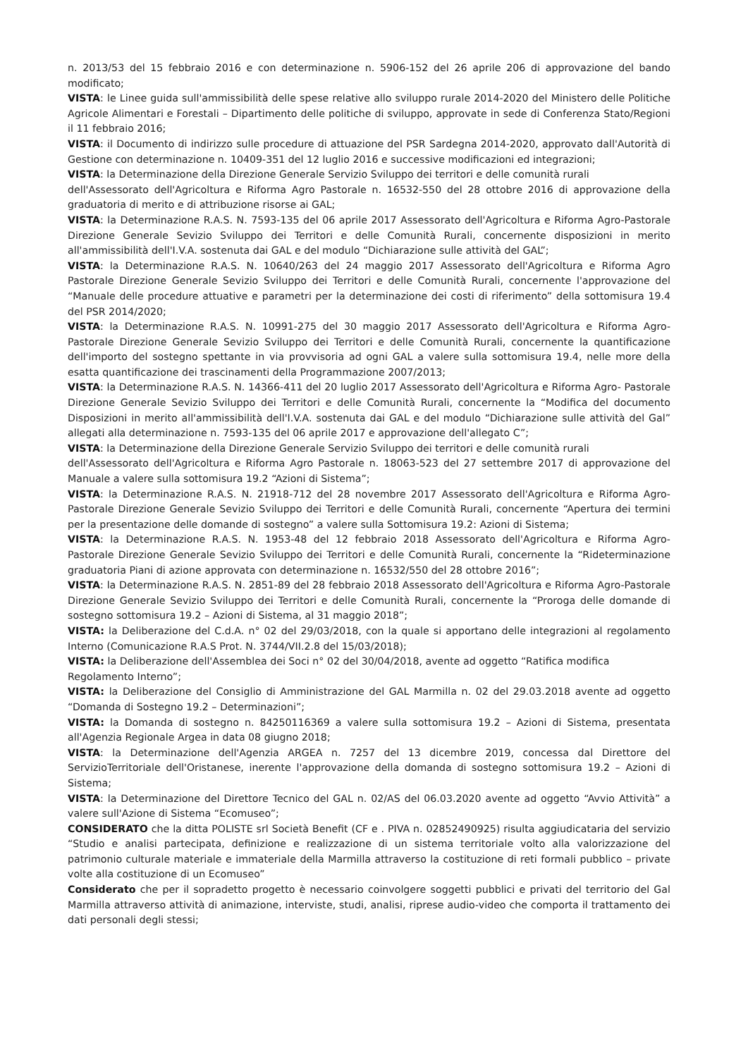n. 2013/53 del 15 febbraio 2016 e con determinazione n. 5906-152 del 26 aprile 206 di approvazione del bando modificato;
VISTA: le Linee guida sull'ammissibilità delle spese relative allo sviluppo rurale 2014-2020 del Ministero delle Politiche Agricole Alimentari e Forestali – Dipartimento delle politiche di sviluppo, approvate in sede di Conferenza Stato/Regioni il 11 febbraio 2016;
VISTA: il Documento di indirizzo sulle procedure di attuazione del PSR Sardegna 2014-2020, approvato dall'Autorità di Gestione con determinazione n. 10409-351 del 12 luglio 2016 e successive modificazioni ed integrazioni;
VISTA: la Determinazione della Direzione Generale Servizio Sviluppo dei territori e delle comunità rurali
dell'Assessorato dell'Agricoltura e Riforma Agro Pastorale n. 16532-550 del 28 ottobre 2016 di approvazione della graduatoria di merito e di attribuzione risorse ai GAL;
VISTA: la Determinazione R.A.S. N. 7593-135 del 06 aprile 2017 Assessorato dell'Agricoltura e Riforma Agro-Pastorale Direzione Generale Sevizio Sviluppo dei Territori e delle Comunità Rurali, concernente disposizioni in merito all'ammissibilità dell'I.V.A. sostenuta dai GAL e del modulo “Dichiarazione sulle attività del GAL”;
VISTA: la Determinazione R.A.S. N. 10640/263 del 24 maggio 2017 Assessorato dell'Agricoltura e Riforma Agro Pastorale Direzione Generale Sevizio Sviluppo dei Territori e delle Comunità Rurali, concernente l'approvazione del “Manuale delle procedure attuative e parametri per la determinazione dei costi di riferimento” della sottomisura 19.4 del PSR 2014/2020;
VISTA: la Determinazione R.A.S. N. 10991-275 del 30 maggio 2017 Assessorato dell'Agricoltura e Riforma Agro-Pastorale Direzione Generale Sevizio Sviluppo dei Territori e delle Comunità Rurali, concernente la quantificazione dell'importo del sostegno spettante in via provvisoria ad ogni GAL a valere sulla sottomisura 19.4, nelle more della esatta quantificazione dei trascinamenti della Programmazione 2007/2013;
VISTA: la Determinazione R.A.S. N. 14366-411 del 20 luglio 2017 Assessorato dell'Agricoltura e Riforma Agro- Pastorale Direzione Generale Sevizio Sviluppo dei Territori e delle Comunità Rurali, concernente la “Modifica del documento Disposizioni in merito all'ammissibilità dell'I.V.A. sostenuta dai GAL e del modulo “Dichiarazione sulle attività del Gal” allegati alla determinazione n. 7593-135 del 06 aprile 2017 e approvazione dell'allegato C”;
VISTA: la Determinazione della Direzione Generale Servizio Sviluppo dei territori e delle comunità rurali
dell'Assessorato dell'Agricoltura e Riforma Agro Pastorale n. 18063-523 del 27 settembre 2017 di approvazione del Manuale a valere sulla sottomisura 19.2 “Azioni di Sistema”;
VISTA: la Determinazione R.A.S. N. 21918-712 del 28 novembre 2017 Assessorato dell'Agricoltura e Riforma Agro-Pastorale Direzione Generale Sevizio Sviluppo dei Territori e delle Comunità Rurali, concernente “Apertura dei termini per la presentazione delle domande di sostegno” a valere sulla Sottomisura 19.2: Azioni di Sistema;
VISTA: la Determinazione R.A.S. N. 1953-48 del 12 febbraio 2018 Assessorato dell'Agricoltura e Riforma Agro- Pastorale Direzione Generale Sevizio Sviluppo dei Territori e delle Comunità Rurali, concernente la “Rideterminazione graduatoria Piani di azione approvata con determinazione n. 16532/550 del 28 ottobre 2016”;
VISTA: la Determinazione R.A.S. N. 2851-89 del 28 febbraio 2018 Assessorato dell'Agricoltura e Riforma Agro-Pastorale Direzione Generale Sevizio Sviluppo dei Territori e delle Comunità Rurali, concernente la “Proroga delle domande di sostegno sottomisura 19.2 – Azioni di Sistema, al 31 maggio 2018”;
VISTA: la Deliberazione del C.d.A. n° 02 del 29/03/2018, con la quale si apportano delle integrazioni al regolamento Interno (Comunicazione R.A.S Prot. N. 3744/VII.2.8 del 15/03/2018);
VISTA: la Deliberazione dell'Assemblea dei Soci n° 02 del 30/04/2018, avente ad oggetto “Ratifica modifica
Regolamento Interno”;
VISTA: la Deliberazione del Consiglio di Amministrazione del GAL Marmilla n. 02 del 29.03.2018 avente ad oggetto “Domanda di Sostegno 19.2 – Determinazioni”;
VISTA: la Domanda di sostegno n. 84250116369 a valere sulla sottomisura 19.2 – Azioni di Sistema, presentata all'Agenzia Regionale Argea in data 08 giugno 2018;
VISTA: la Determinazione dell'Agenzia ARGEA n. 7257 del 13 dicembre 2019, concessa dal Direttore del ServizioTerritoriale dell'Oristanese, inerente l'approvazione della domanda di sostegno sottomisura 19.2 – Azioni di Sistema;
VISTA: la Determinazione del Direttore Tecnico del GAL n. 02/AS del 06.03.2020 avente ad oggetto “Avvio Attività” a valere sull'Azione di Sistema “Ecomuseo”;
CONSIDERATO che la ditta POLISTE srl Società Benefit (CF e . PIVA n. 02852490925) risulta aggiudicataria del servizio “Studio e analisi partecipata, definizione e realizzazione di un sistema territoriale volto alla valorizzazione del patrimonio culturale materiale e immateriale della Marmilla attraverso la costituzione di reti formali pubblico – private volte alla costituzione di un Ecomuseo”
Considerato che per il sopradetto progetto è necessario coinvolgere soggetti pubblici e privati del territorio del Gal Marmilla attraverso attività di animazione, interviste, studi, analisi, riprese audio-video che comporta il trattamento dei dati personali degli stessi;